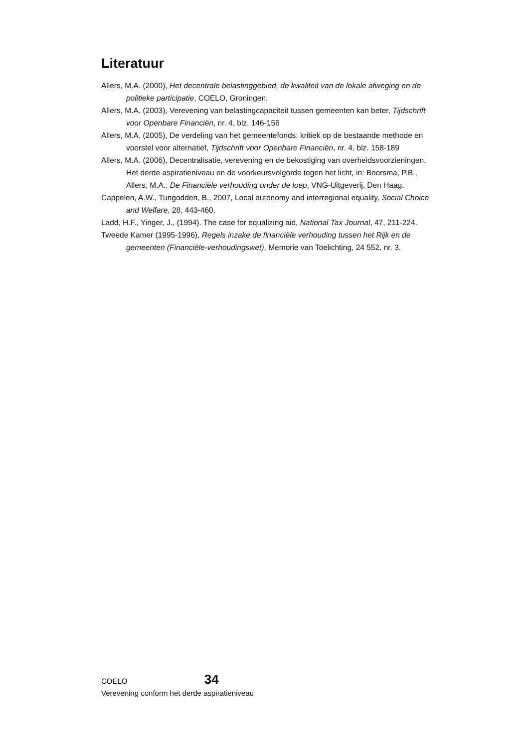Literatuur
Allers, M.A. (2000), Het decentrale belastinggebied, de kwaliteit van de lokale afweging en de politieke participatie, COELO, Groningen.
Allers, M.A. (2003), Verevening van belastingcapaciteit tussen gemeenten kan beter, Tijdschrift voor Openbare Financiën, nr. 4, blz. 146-156
Allers, M.A. (2005), De verdeling van het gemeentefonds: kritiek op de bestaande methode en voorstel voor alternatief, Tijdschrift voor Openbare Financiën, nr. 4, blz. 158-189
Allers, M.A. (2006), Decentralisatie, verevening en de bekostiging van overheidsvoorzieningen. Het derde aspiratieniveau en de voorkeursvolgorde tegen het licht, in: Boorsma, P.B., Allers, M.A., De Financiële verhouding onder de loep, VNG-Uitgeverij, Den Haag.
Cappelen, A.W., Tungodden, B., 2007, Local autonomy and interregional equality, Social Choice and Welfare, 28, 443-460.
Ladd, H.F., Yinger, J., (1994). The case for equalizing aid, National Tax Journal, 47, 211-224.
Tweede Kamer (1995-1996), Regels inzake de financiële verhouding tussen het Rijk en de gemeenten (Financiële-verhoudingswet), Memorie van Toelichting, 24 552, nr. 3.
COELO 34
Verevening conform het derde aspiratieniveau